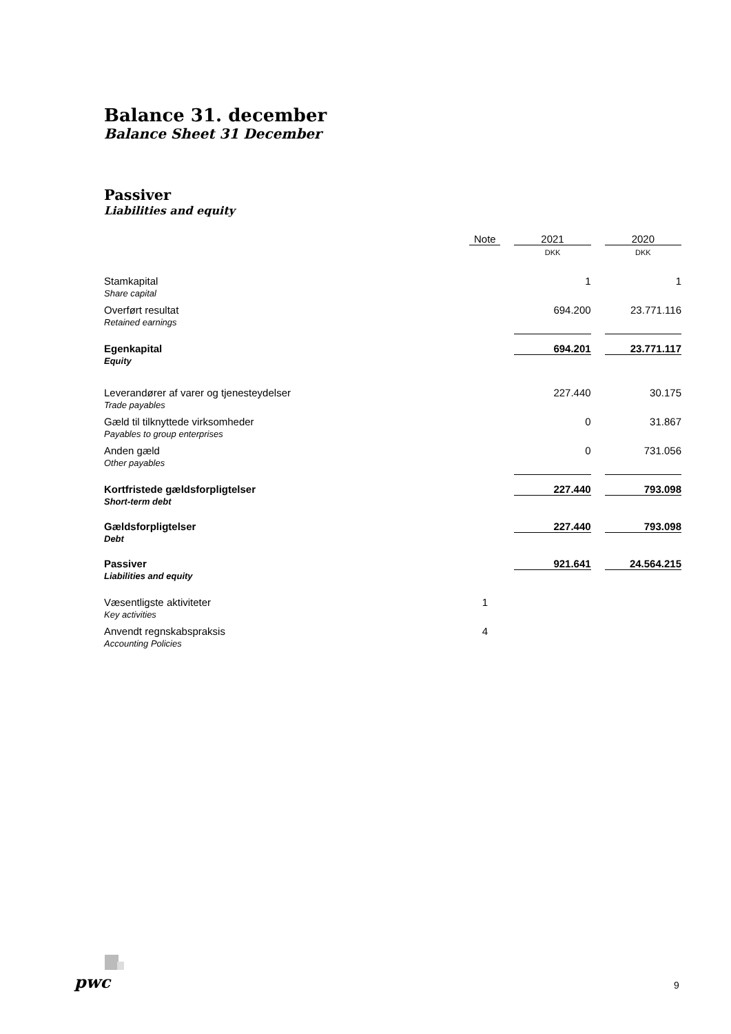Balance 31. december
Balance Sheet 31 December
Passiver
Liabilities and equity
| | Note | | 2021 | | 2020 |
| --- | --- | --- | --- | --- | --- |
| | | | DKK | | DKK |
| Stamkapital Share capital | | | 1 | | 1 |
| Overført resultat Retained earnings | | | 694.200 | | 23.771.116 |
| Egenkapital Equity | | | 694.201 | | 23.771.117 |
| Leverandører af varer og tjenesteydelser Trade payables | | | 227.440 | | 30.175 |
| Gæld til tilknyttede virksomheder Payables to group enterprises | | | 0 | | 31.867 |
| Anden gæld Other payables | | | 0 | | 731.056 |
| Kortfristede gældsforpligtelser Short-term debt | | | 227.440 | | 793.098 |
| Gældsforpligtelser Debt | | | 227.440 | | 793.098 |
| Passiver Liabilities and equity | | | 921.641 | | 24.564.215 |
| Væsentligste aktiviteter Key activities | 1 | | | | |
| Anvendt regnskabspraksis Accounting Policies | 4 | | | | |
pwc 9